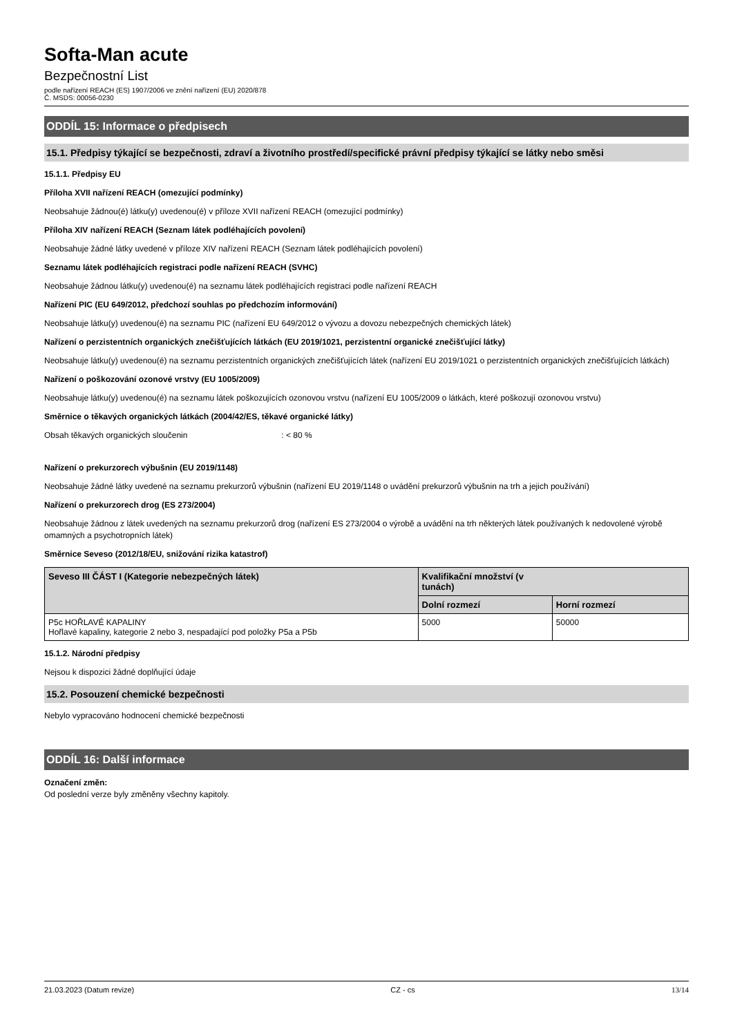Softa-Man acute
Bezpečnostní List
podle nařízení REACH (ES) 1907/2006 ve znění nařízení (EU) 2020/878
Č. MSDS: 00056-0230
ODDÍL 15: Informace o předpisech
15.1. Předpisy týkající se bezpečnosti, zdraví a životního prostředí/specifické právní předpisy týkající se látky nebo směsi
15.1.1. Předpisy EU
Příloha XVII nařízení REACH (omezující podmínky)
Neobsahuje žádnou(é) látku(y) uvedenou(é) v příloze XVII nařízení REACH (omezující podmínky)
Příloha XIV nařízení REACH (Seznam látek podléhajících povolení)
Neobsahuje žádné látky uvedené v příloze XIV nařízení REACH (Seznam látek podléhajících povolení)
Seznamu látek podléhajících registraci podle nařízení REACH (SVHC)
Neobsahuje žádnou látku(y) uvedenou(é) na seznamu látek podléhajících registraci podle nařízení REACH
Nařízení PIC (EU 649/2012, předchozí souhlas po předchozím informování)
Neobsahuje látku(y) uvedenou(é) na seznamu PIC (nařízení EU 649/2012 o vývozu a dovozu nebezpečných chemických látek)
Nařízení o perzistentních organických znečišťujících látkách (EU 2019/1021, perzistentní organické znečišťující látky)
Neobsahuje látku(y) uvedenou(é) na seznamu perzistentních organických znečišťujících látek (nařízení EU 2019/1021 o perzistentních organických znečišťujících látkách)
Nařízení o poškozování ozonové vrstvy (EU 1005/2009)
Neobsahuje látku(y) uvedenou(é) na seznamu látek poškozujících ozonovou vrstvu (nařízení EU 1005/2009 o látkách, které poškozují ozonovou vrstvu)
Směrnice o těkavých organických látkách (2004/42/ES, těkavé organické látky)
Obsah těkavých organických sloučenin : < 80 %
Nařízení o prekurzorech výbušnin (EU 2019/1148)
Neobsahuje žádné látky uvedené na seznamu prekurzorů výbušnin (nařízení EU 2019/1148 o uvádění prekurzorů výbušnin na trh a jejich používání)
Nařízení o prekurzorech drog (ES 273/2004)
Neobsahuje žádnou z látek uvedených na seznamu prekurzorů drog (nařízení ES 273/2004 o výrobě a uvádění na trh některých látek používaných k nedovolené výrobě omamných a psychotropních látek)
Směrnice Seveso (2012/18/EU, snižování rizika katastrof)
| Seveso III ČÁST I (Kategorie nebezpečných látek) | Kvalifikační množství (v tunách) | |
| --- | --- | --- |
| | Dolní rozmezí | Horní rozmezí |
| P5c HOŘLAVÉ KAPALINY Hořlavé kapaliny, kategorie 2 nebo 3, nespadající pod položky P5a a P5b | 5000 | 50000 |
15.1.2. Národní předpisy
Nejsou k dispozici žádné doplňující údaje
15.2. Posouzení chemické bezpečnosti
Nebylo vypracováno hodnocení chemické bezpečnosti
ODDÍL 16: Další informace
Označení změn:
Od poslední verze byly změněny všechny kapitoly.
21.03.2023 (Datum revize) CZ - cs 13/14